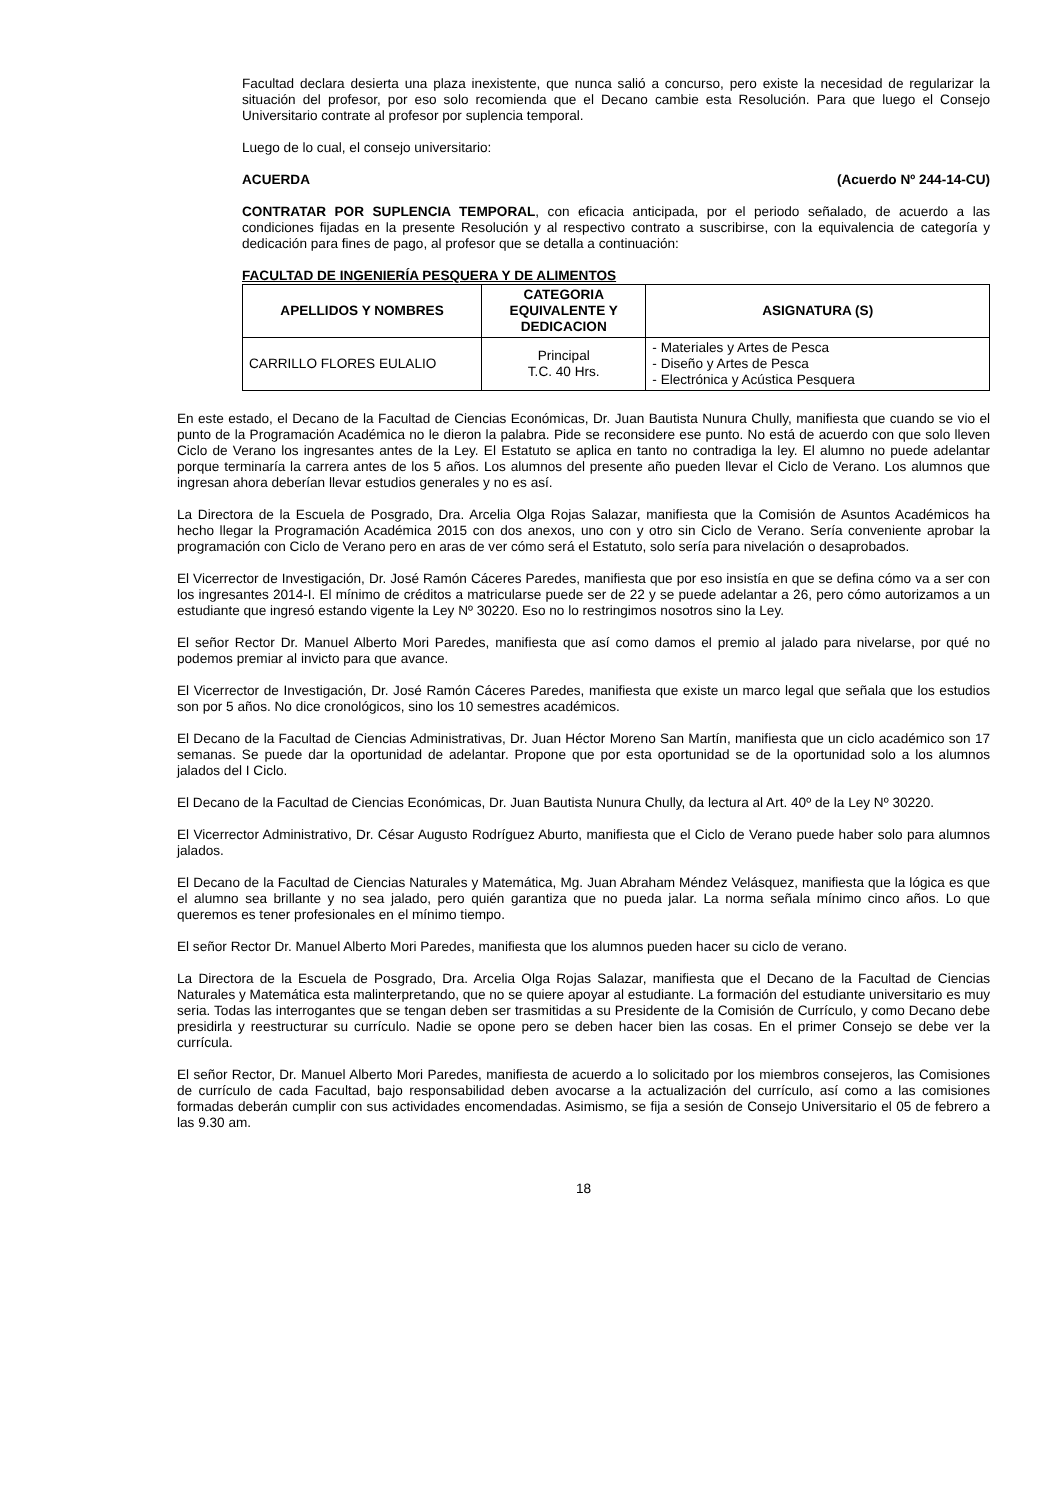Facultad declara desierta una plaza inexistente, que nunca salió a concurso, pero existe la necesidad de regularizar la situación del profesor, por eso solo recomienda que el Decano cambie esta Resolución. Para que luego el Consejo Universitario contrate al profesor por suplencia temporal.
Luego de lo cual, el consejo universitario:
ACUERDA (Acuerdo Nº 244-14-CU)
CONTRATAR POR SUPLENCIA TEMPORAL, con eficacia anticipada, por el periodo señalado, de acuerdo a las condiciones fijadas en la presente Resolución y al respectivo contrato a suscribirse, con la equivalencia de categoría y dedicación para fines de pago, al profesor que se detalla a continuación:
FACULTAD DE INGENIERÍA PESQUERA Y DE ALIMENTOS
| APELLIDOS Y NOMBRES | CATEGORIA EQUIVALENTE Y DEDICACION | ASIGNATURA (S) |
| --- | --- | --- |
| CARRILLO FLORES EULALIO | Principal T.C. 40 Hrs. | - Materiales y Artes de Pesca - Diseño y Artes de Pesca - Electrónica y Acústica Pesquera |
En este estado, el Decano de la Facultad de Ciencias Económicas, Dr. Juan Bautista Nunura Chully, manifiesta que cuando se vio el punto de la Programación Académica no le dieron la palabra. Pide se reconsidere ese punto. No está de acuerdo con que solo lleven Ciclo de Verano los ingresantes antes de la Ley. El Estatuto se aplica en tanto no contradiga la ley. El alumno no puede adelantar porque terminaría la carrera antes de los 5 años. Los alumnos del presente año pueden llevar el Ciclo de Verano. Los alumnos que ingresan ahora deberían llevar estudios generales y no es así.
La Directora de la Escuela de Posgrado, Dra. Arcelia Olga Rojas Salazar, manifiesta que la Comisión de Asuntos Académicos ha hecho llegar la Programación Académica 2015 con dos anexos, uno con y otro sin Ciclo de Verano. Sería conveniente aprobar la programación con Ciclo de Verano pero en aras de ver cómo será el Estatuto, solo sería para nivelación o desaprobados.
El Vicerrector de Investigación, Dr. José Ramón Cáceres Paredes, manifiesta que por eso insistía en que se defina cómo va a ser con los ingresantes 2014-I. El mínimo de créditos a matricularse puede ser de 22 y se puede adelantar a 26, pero cómo autorizamos a un estudiante que ingresó estando vigente la Ley Nº 30220. Eso no lo restringimos nosotros sino la Ley.
El señor Rector Dr. Manuel Alberto Mori Paredes, manifiesta que así como damos el premio al jalado para nivelarse, por qué no podemos premiar al invicto para que avance.
El Vicerrector de Investigación, Dr. José Ramón Cáceres Paredes, manifiesta que existe un marco legal que señala que los estudios son por 5 años. No dice cronológicos, sino los 10 semestres académicos.
El Decano de la Facultad de Ciencias Administrativas, Dr. Juan Héctor Moreno San Martín, manifiesta que un ciclo académico son 17 semanas. Se puede dar la oportunidad de adelantar. Propone que por esta oportunidad se de la oportunidad solo a los alumnos jalados del I Ciclo.
El Decano de la Facultad de Ciencias Económicas, Dr. Juan Bautista Nunura Chully, da lectura al Art. 40º de la Ley Nº 30220.
El Vicerrector Administrativo, Dr. César Augusto Rodríguez Aburto, manifiesta que el Ciclo de Verano puede haber solo para alumnos jalados.
El Decano de la Facultad de Ciencias Naturales y Matemática, Mg. Juan Abraham Méndez Velásquez, manifiesta que la lógica es que el alumno sea brillante y no sea jalado, pero quién garantiza que no pueda jalar. La norma señala mínimo cinco años. Lo que queremos es tener profesionales en el mínimo tiempo.
El señor Rector Dr. Manuel Alberto Mori Paredes, manifiesta que los alumnos pueden hacer su ciclo de verano.
La Directora de la Escuela de Posgrado, Dra. Arcelia Olga Rojas Salazar, manifiesta que el Decano de la Facultad de Ciencias Naturales y Matemática esta malinterpretando, que no se quiere apoyar al estudiante. La formación del estudiante universitario es muy seria. Todas las interrogantes que se tengan deben ser trasmitidas a su Presidente de la Comisión de Currículo, y como Decano debe presidirla y reestructurar su currículo. Nadie se opone pero se deben hacer bien las cosas. En el primer Consejo se debe ver la currícula.
El señor Rector, Dr. Manuel Alberto Mori Paredes, manifiesta de acuerdo a lo solicitado por los miembros consejeros, las Comisiones de currículo de cada Facultad, bajo responsabilidad deben avocarse a la actualización del currículo, así como a las comisiones formadas deberán cumplir con sus actividades encomendadas. Asimismo, se fija a sesión de Consejo Universitario el 05 de febrero a las 9.30 am.
18